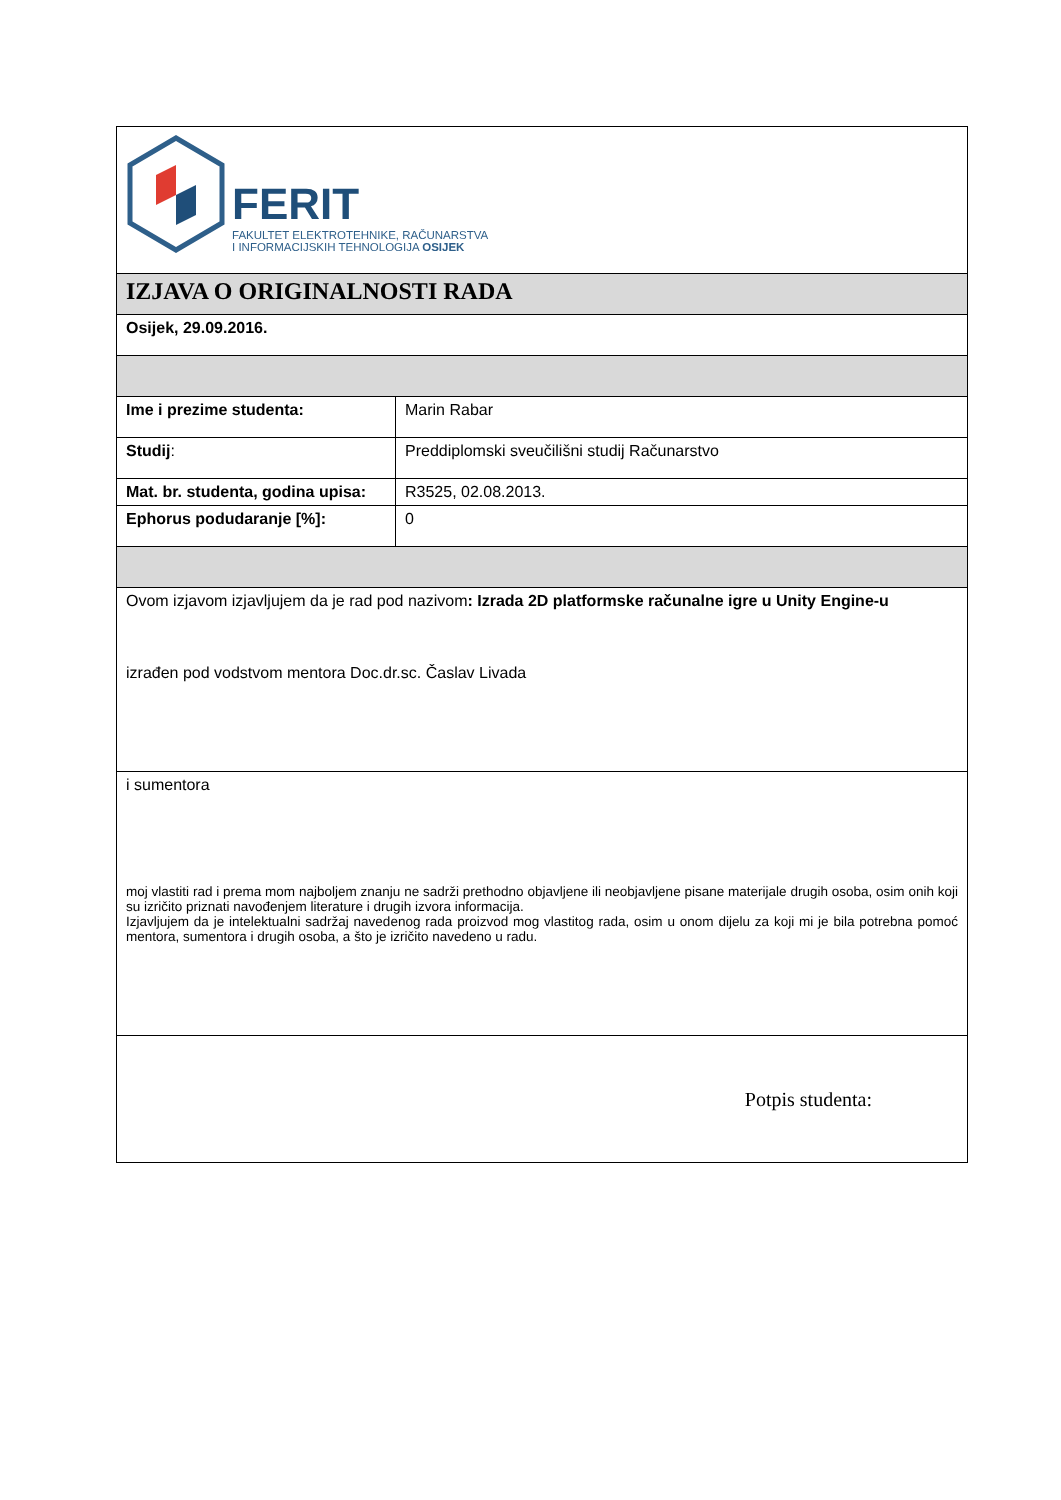| FERIT FAKULTET ELEKTROTEHNIKE, RAČUNARSTVA I INFORMACIJSKIH TEHNOLOGIJA OSIJEK | |
| IZJAVA O ORIGINALNOSTI RADA | |
| Osijek, 29.09.2016. | |
| Ime i prezime studenta: | Marin Rabar |
| Studij : | Preddiplomski sveučilišni studij Računarstvo |
| Mat. br. studenta, godina upisa: | R3525, 02.08.2013. |
| Ephorus podudaranje [%]: | 0 |
| Ovom izjavom izjavljujem da je rad pod nazivom : Izrada 2D platformske računalne igre u Unity Engine-u izrađen pod vodstvom mentora Doc.dr.sc. Časlav Livada | |
| i sumentora moj vlastiti rad i prema mom najboljem znanju ne sadrži prethodno objavljene ili neobjavljene pisane materijale drugih osoba, osim onih koji su izričito priznati navođenjem literature i drugih izvora informacija. Izjavljujem da je intelektualni sadržaj navedenog rada proizvod mog vlastitog rada, osim u onom dijelu za koji mi je bila potrebna pomoć mentora, sumentora i drugih osoba, a što je izričito navedeno u radu. | |
| Potpis studenta: | |